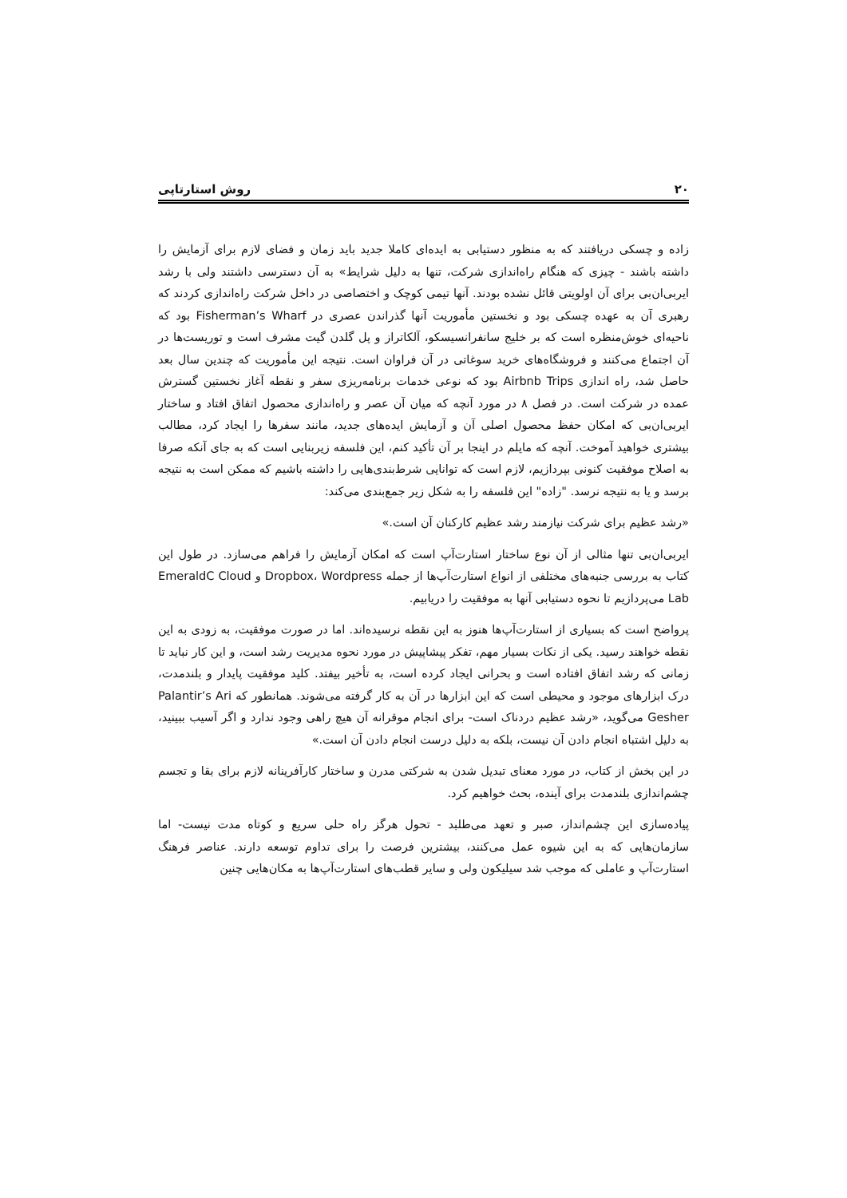۲۰ روش استارتاپی
زاده و چسکی دریافتند که به منظور دستیابی به ایده‌ای کاملا جدید باید زمان و فضای لازم برای آزمایش را داشته باشند - چیزی که هنگام راه‌اندازی شرکت، تنها به دلیل شرایط» به آن دسترسی داشتند ولی با رشد ایربی‌ان‌بی برای آن اولویتی قائل نشده بودند. آنها تیمی کوچک و اختصاصی در داخل شرکت راه‌اندازی کردند که رهبری آن به عهده چسکی بود و نخستین مأموریت آنها گذراندن عصری در Fisherman’s Wharf بود که ناحیه‌ای خوش‌منظره است که بر خلیج سانفرانسیسکو، آلکاتراز و پل گلدن گیت مشرف است و توریست‌ها در آن اجتماع می‌کنند و فروشگاه‌های خرید سوغاتی در آن فراوان است. نتیجه این مأموریت که چندین سال بعد حاصل شد، راه اندازی Airbnb Trips بود که نوعی خدمات برنامه‌ریزی سفر و نقطه آغاز نخستین گسترش عمده در شرکت است. در فصل ۸ در مورد آنچه که میان آن عصر و راه‌اندازی محصول اتفاق افتاد و ساختار ایربی‌ان‌بی که امکان حفظ محصول اصلی آن و آزمایش ایده‌های جدید، مانند سفرها را ایجاد کرد، مطالب بیشتری خواهید آموخت. آنچه که مایلم در اینجا بر آن تأکید کنم، این فلسفه زیربنایی است که به جای آنکه صرفا به اصلاح موفقیت کنونی بپردازیم، لازم است که توانایی شرط‌بندی‌هایی را داشته باشیم که ممکن است به نتیجه برسد و یا به نتیجه نرسد. "زاده" این فلسفه را به شکل زیر جمع‌بندی می‌کند:
«رشد عظیم برای شرکت نیازمند رشد عظیم کارکنان آن است.»
ایربی‌ان‌بی تنها مثالی از آن نوع ساختار استارت‌آپ است که امکان آزمایش را فراهم می‌سازد. در طول این کتاب به بررسی جنبه‌های مختلفی از انواع استارت‌آپ‌ها از جمله Dropbox، Wordpress و EmeraldC Cloud Lab می‌پردازیم تا نحوه دستیابی آنها به موفقیت را دریابیم.
پرواضح است که بسیاری از استارت‌آپ‌ها هنوز به این نقطه نرسیده‌اند. اما در صورت موفقیت، به زودی به این نقطه خواهند رسید. یکی از نکات بسیار مهم، تفکر پیشاپیش در مورد نحوه مدیریت رشد است، و این کار نباید تا زمانی که رشد اتفاق افتاده است و بحرانی ایجاد کرده است، به تأخیر بیفتد. کلید موفقیت پایدار و بلندمدت، درک ابزارهای موجود و محیطی است که این ابزارها در آن به کار گرفته می‌شوند. همانطور که Palantir’s Ari Gesher می‌گوید، «رشد عظیم دردناک است- برای انجام موقرانه آن هیچ راهی وجود ندارد و اگر آسیب ببینید، به دلیل اشتباه انجام دادن آن نیست، بلکه به دلیل درست انجام دادن آن است.»
در این بخش از کتاب، در مورد معنای تبدیل شدن به شرکتی مدرن و ساختار کارآفرینانه لازم برای بقا و تجسم چشم‌اندازی بلندمدت برای آینده، بحث خواهیم کرد.
پیاده‌سازی این چشم‌انداز، صبر و تعهد می‌طلبد - تحول هرگز راه حلی سریع و کوتاه مدت نیست- اما سازمان‌هایی که به این شیوه عمل می‌کنند، بیشترین فرصت را برای تداوم توسعه دارند. عناصر فرهنگ استارت‌آپ و عاملی که موجب شد سیلیکون ولی و سایر قطب‌های استارت‌آپ‌ها به مکان‌هایی چنین